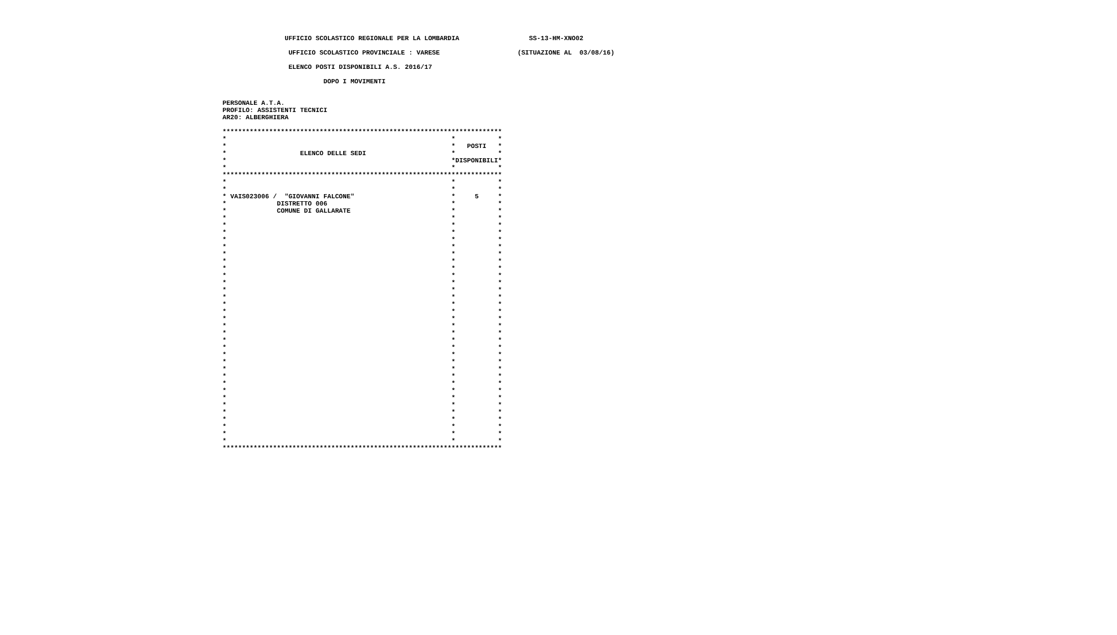UFFICIO SCOLASTICO REGIONALE PER LA LOMBARDIA                  SS-13-HM-XNO02

                  UFFICIO SCOLASTICO PROVINCIALE : VARESE                    (SITUAZIONE AL  03/08/16)

                  ELENCO POSTI DISPONIBILI A.S. 2016/17

                           DOPO I MOVIMENTI


 PERSONALE A.T.A.
 PROFILO: ASSISTENTI TECNICI
 AR20: ALBERGHIERA

 ************************************************************************
 *                                                          *           *
 *                                                          *   POSTI   *
 *                   ELENCO DELLE SEDI                      *           *
 *                                                          *DISPONIBILI*
 *                                                          *           *
 ************************************************************************
 *                                                          *           *
 *                                                          *           *
 * VAIS023006 /  "GIOVANNI FALCONE"                         *     5     *
 *             DISTRETTO 006                                *           *
 *             COMUNE DI GALLARATE                          *           *
 *                                                          *           *
 *                                                          *           *
 *                                                          *           *
 *                                                          *           *
 *                                                          *           *
 *                                                          *           *
 *                                                          *           *
 *                                                          *           *
 *                                                          *           *
 *                                                          *           *
 *                                                          *           *
 *                                                          *           *
 *                                                          *           *
 *                                                          *           *
 *                                                          *           *
 *                                                          *           *
 *                                                          *           *
 *                                                          *           *
 *                                                          *           *
 *                                                          *           *
 *                                                          *           *
 *                                                          *           *
 *                                                          *           *
 *                                                          *           *
 *                                                          *           *
 *                                                          *           *
 *                                                          *           *
 *                                                          *           *
 *                                                          *           *
 *                                                          *           *
 *                                                          *           *
 *                                                          *           *
 ************************************************************************